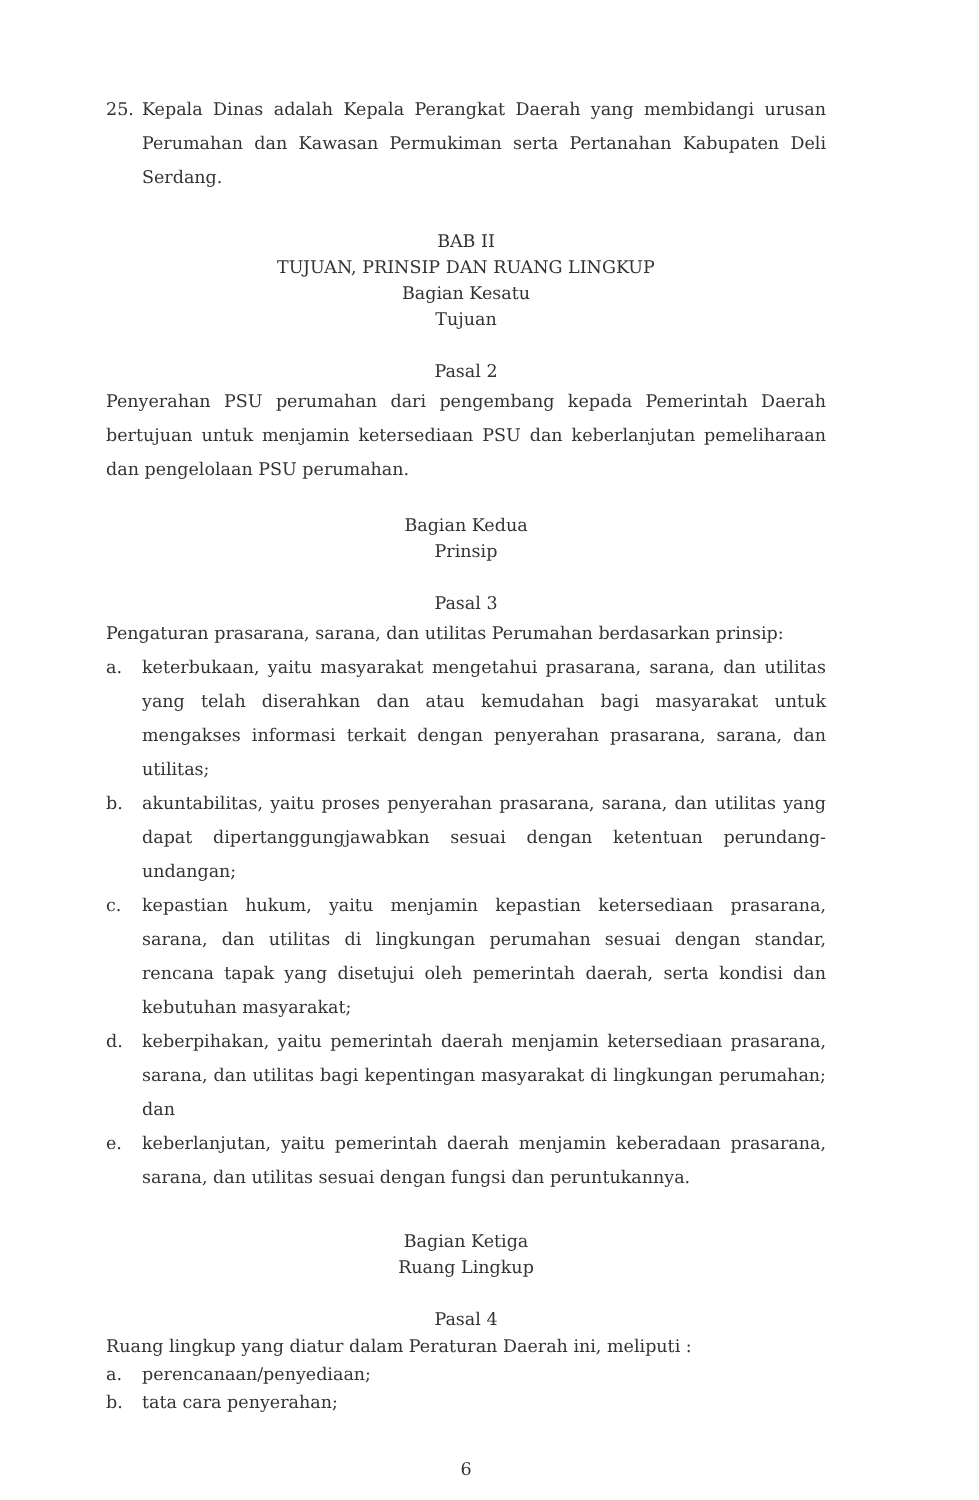25. Kepala Dinas adalah Kepala Perangkat Daerah yang membidangi urusan Perumahan dan Kawasan Permukiman serta Pertanahan Kabupaten Deli Serdang.
BAB II
TUJUAN, PRINSIP DAN RUANG LINGKUP
Bagian Kesatu
Tujuan
Pasal 2
Penyerahan PSU perumahan dari pengembang kepada Pemerintah Daerah bertujuan untuk menjamin ketersediaan PSU dan keberlanjutan pemeliharaan dan pengelolaan PSU perumahan.
Bagian Kedua
Prinsip
Pasal 3
Pengaturan prasarana, sarana, dan utilitas Perumahan berdasarkan prinsip:
a. keterbukaan, yaitu masyarakat mengetahui prasarana, sarana, dan utilitas yang telah diserahkan dan atau kemudahan bagi masyarakat untuk mengakses informasi terkait dengan penyerahan prasarana, sarana, dan utilitas;
b. akuntabilitas, yaitu proses penyerahan prasarana, sarana, dan utilitas yang dapat dipertanggungjawabkan sesuai dengan ketentuan perundang-undangan;
c. kepastian hukum, yaitu menjamin kepastian ketersediaan prasarana, sarana, dan utilitas di lingkungan perumahan sesuai dengan standar, rencana tapak yang disetujui oleh pemerintah daerah, serta kondisi dan kebutuhan masyarakat;
d. keberpihakan, yaitu pemerintah daerah menjamin ketersediaan prasarana, sarana, dan utilitas bagi kepentingan masyarakat di lingkungan perumahan; dan
e. keberlanjutan, yaitu pemerintah daerah menjamin keberadaan prasarana, sarana, dan utilitas sesuai dengan fungsi dan peruntukannya.
Bagian Ketiga
Ruang Lingkup
Pasal 4
Ruang lingkup yang diatur dalam Peraturan Daerah ini, meliputi :
a. perencanaan/penyediaan;
b. tata cara penyerahan;
6